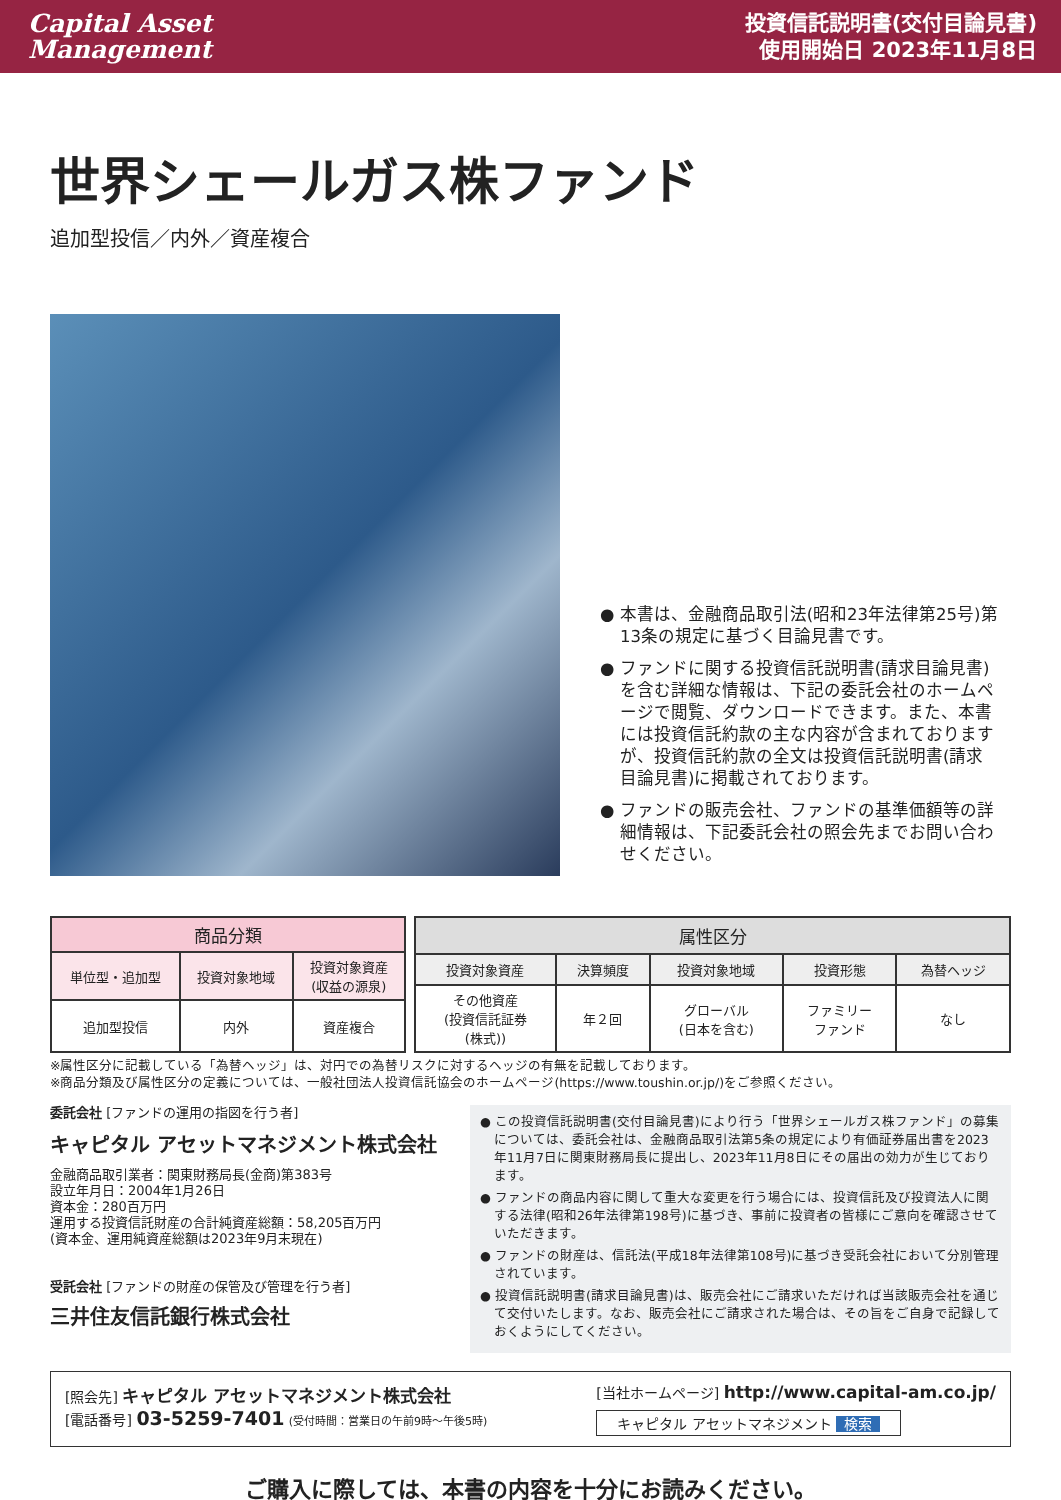Capital Asset
Management
投資信託説明書(交付目論見書)
使用開始日 2023年11月8日
世界シェールガス株ファンド
追加型投信／内外／資産複合
● 本書は、金融商品取引法(昭和23年法律第25号)第13条の規定に基づく目論見書です。
● ファンドに関する投資信託説明書(請求目論見書)を含む詳細な情報は、下記の委託会社のホームページで閲覧、ダウンロードできます。また、本書には投資信託約款の主な内容が含まれておりますが、投資信託約款の全文は投資信託説明書(請求目論見書)に掲載されております。
● ファンドの販売会社、ファンドの基準価額等の詳細情報は、下記委託会社の照会先までお問い合わせください。
| 商品分類 | | |
| --- | --- | --- |
| 単位型・追加型 | 投資対象地域 | 投資対象資産 (収益の源泉) |
| 追加型投信 | 内外 | 資産複合 |
| 属性区分 | | | | |
| --- | --- | --- | --- | --- |
| 投資対象資産 | 決算頻度 | 投資対象地域 | 投資形態 | 為替ヘッジ |
| その他資産 (投資信託証券 (株式)) | 年２回 | グローバル (日本を含む) | ファミリー ファンド | なし |
※属性区分に記載している「為替ヘッジ」は、対円での為替リスクに対するヘッジの有無を記載しております。
※商品分類及び属性区分の定義については、一般社団法人投資信託協会のホームページ(https://www.toushin.or.jp/)をご参照ください。
委託会社 [ファンドの運用の指図を行う者]
キャピタル アセットマネジメント株式会社
金融商品取引業者：関東財務局長(金商)第383号
設立年月日：2004年1月26日
資本金：280百万円
運用する投資信託財産の合計純資産総額：58,205百万円
(資本金、運用純資産総額は2023年9月末現在)
受託会社 [ファンドの財産の保管及び管理を行う者]
三井住友信託銀行株式会社
● この投資信託説明書(交付目論見書)により行う「世界シェールガス株ファンド」の募集については、委託会社は、金融商品取引法第5条の規定により有価証券届出書を2023年11月7日に関東財務局長に提出し、2023年11月8日にその届出の効力が生じております。
● ファンドの商品内容に関して重大な変更を行う場合には、投資信託及び投資法人に関する法律(昭和26年法律第198号)に基づき、事前に投資者の皆様にご意向を確認させていただきます。
● ファンドの財産は、信託法(平成18年法律第108号)に基づき受託会社において分別管理されています。
● 投資信託説明書(請求目論見書)は、販売会社にご請求いただければ当該販売会社を通じて交付いたします。なお、販売会社にご請求された場合は、その旨をご自身で記録しておくようにしてください。
[照会先] キャピタル アセットマネジメント株式会社
[電話番号] 03-5259-7401 (受付時間：営業日の午前9時～午後5時)
[当社ホームページ] http://www.capital-am.co.jp/
キャピタル アセットマネジメント 検索
ご購入に際しては、本書の内容を十分にお読みください。